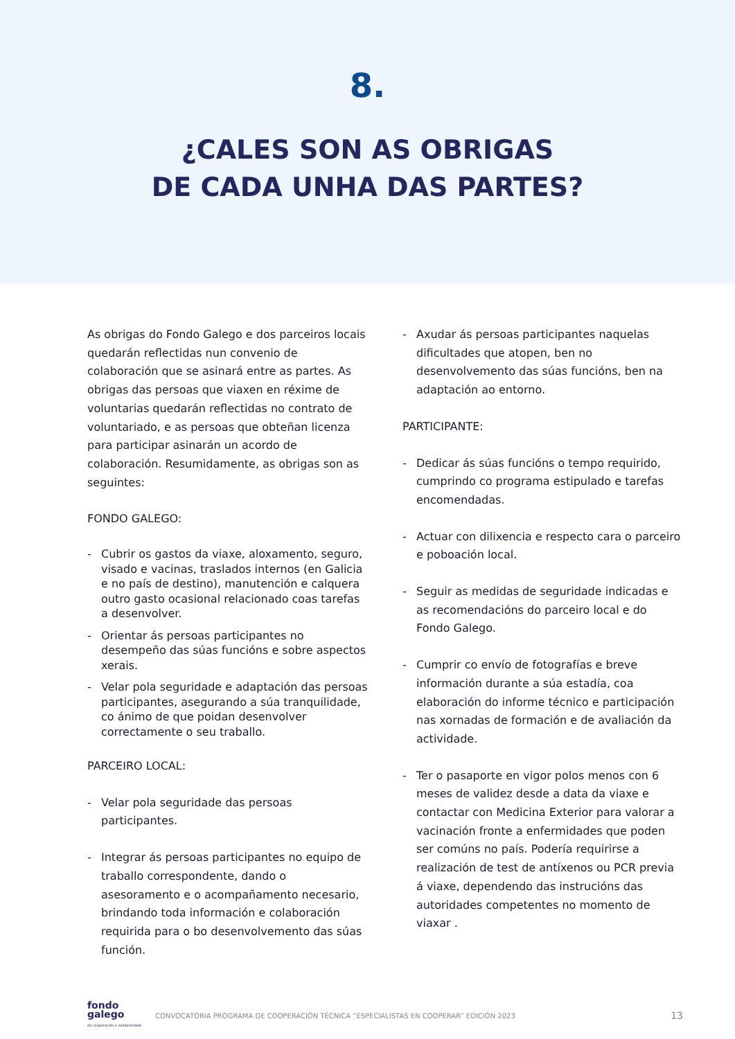8.
¿CALES SON AS OBRIGAS
DE CADA UNHA DAS PARTES?
As obrigas do Fondo Galego e dos parceiros locais quedarán reflectidas nun convenio de colaboración que se asinará entre as partes. As obrigas das persoas que viaxen en réxime de voluntarias quedarán reflectidas no contrato de voluntariado, e as persoas que obteñan licenza para participar asinarán un acordo de colaboración. Resumidamente, as obrigas son as seguintes:
FONDO GALEGO:
- Cubrir os gastos da viaxe, aloxamento, seguro, visado e vacinas, traslados internos (en Galicia e no país de destino), manutención e calquera outro gasto ocasional relacionado coas tarefas a desenvolver.
- Orientar ás persoas participantes no desempeño das súas funcións e sobre aspectos xerais.
- Velar pola seguridade e adaptación das persoas participantes, asegurando a súa tranquilidade, co ánimo de que poidan desenvolver correctamente o seu traballo.
PARCEIRO LOCAL:
- Velar pola seguridade das persoas participantes.
- Integrar ás persoas participantes no equipo de traballo correspondente, dando o asesoramento e o acompañamento necesario, brindando toda información e colaboración requirida para o bo desenvolvemento das súas función.
- Axudar ás persoas participantes naquelas dificultades que atopen, ben no desenvolvemento das súas funcións, ben na adaptación ao entorno.
PARTICIPANTE:
- Dedicar ás súas funcións o tempo requirido, cumprindo co programa estipulado e tarefas encomendadas.
- Actuar con dilixencia e respecto cara o parceiro e poboación local.
- Seguir as medidas de seguridade indicadas e as recomendacións do parceiro local e do Fondo Galego.
- Cumprir co envío de fotografías e breve información durante a súa estadía, coa elaboración do informe técnico e participación nas xornadas de formación e de avaliación da actividade.
- Ter o pasaporte en vigor polos menos con 6 meses de validez desde a data da viaxe e contactar con Medicina Exterior para valorar a vacinación fronte a enfermidades que poden ser comúns no país. Podería requirirse a realización de test de antíxenos ou PCR previa á viaxe, dependendo das instrucións das autoridades competentes no momento de viaxar .
fondo
galego
de cooperación e solidariedade
CONVOCATORIA PROGRAMA DE COOPERACIÓN TÉCNICA “ESPECIALISTAS EN COOPERAR” EDICIÓN 2023 13